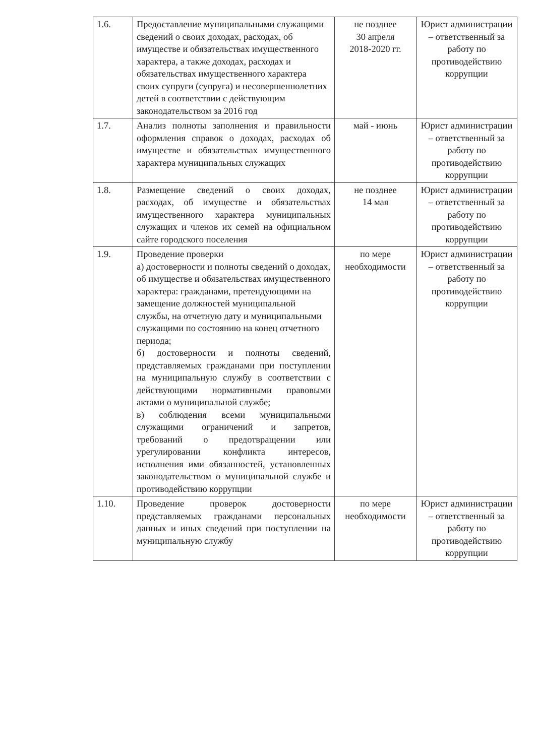| 1.6. | Предоставление муниципальными служащими сведений о своих доходах, расходах, об имуществе и обязательствах имущественного характера, а также доходах, расходах и обязательствах имущественного характера своих супруги (супруга) и несовершеннолетних детей в соответствии с действующим законодательством за 2016 год | не позднее 30 апреля 2018-2020 гг. | Юрист администрации – ответственный за работу по противодействию коррупции |
| 1.7. | Анализ полноты заполнения и правильности оформления справок о доходах, расходах об имуществе и обязательствах имущественного характера муниципальных служащих | май - июнь | Юрист администрации – ответственный за работу по противодействию коррупции |
| 1.8. | Размещение сведений о своих доходах, расходах, об имуществе и обязательствах имущественного характера муниципальных служащих и членов их семей на официальном сайте городского поселения | не позднее 14 мая | Юрист администрации – ответственный за работу по противодействию коррупции |
| 1.9. | Проведение проверки а) достоверности и полноты сведений о доходах, об имуществе и обязательствах имущественного характера: гражданами, претендующими на замещение должностей муниципальной службы, на отчетную дату и муниципальными служащими по состоянию на конец отчетного периода; б) достоверности и полноты сведений, представляемых гражданами при поступлении на муниципальную службу в соответствии с действующими нормативными правовыми актами о муниципальной службе; в) соблюдения всеми муниципальными служащими ограничений и запретов, требований о предотвращении или урегулировании конфликта интересов, исполнения ими обязанностей, установленных законодательством о муниципальной службе и противодействию коррупции | по мере необходимости | Юрист администрации – ответственный за работу по противодействию коррупции |
| 1.10. | Проведение проверок достоверности представляемых гражданами персональных данных и иных сведений при поступлении на муниципальную службу | по мере необходимости | Юрист администрации – ответственный за работу по противодействию коррупции |